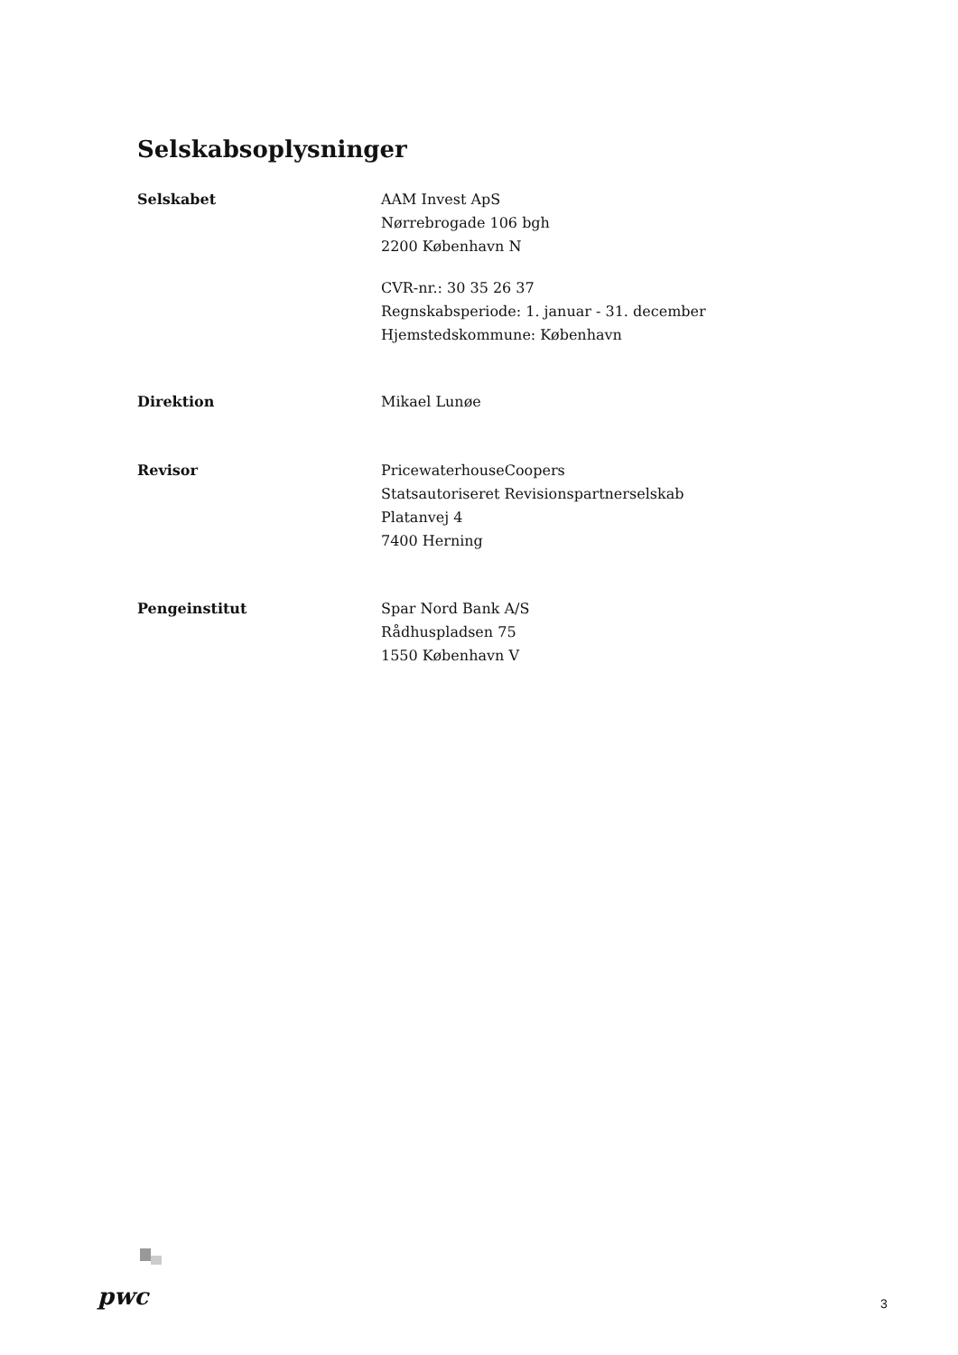Selskabsoplysninger
Selskabet AAM Invest ApS
Nørrebrogade 106 bgh
2200 København N
CVR-nr.: 30 35 26 37
Regnskabsperiode: 1. januar - 31. december
Hjemstedskommune: København
Direktion Mikael Lunøe
Revisor PricewaterhouseCoopers
Statsautoriseret Revisionspartnerselskab
Platanvej 4
7400 Herning
Pengeinstitut Spar Nord Bank A/S
Rådhuspladsen 75
1550 København V
pwc 3